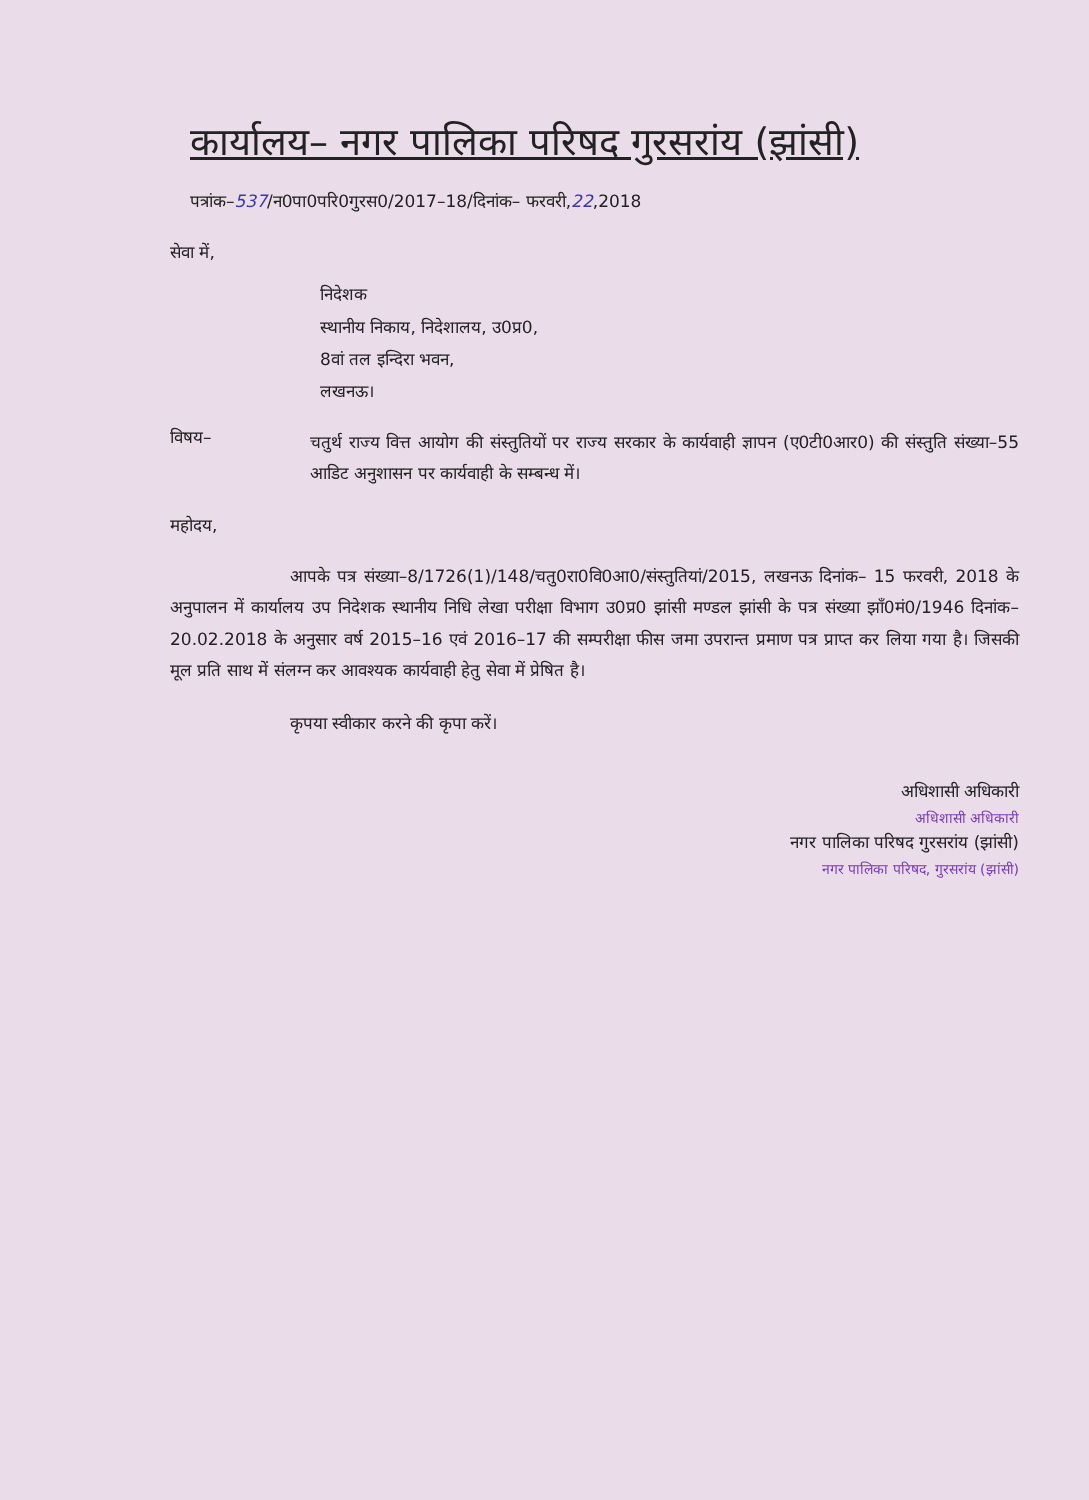कार्यालय– नगर पालिका परिषद गुरसरांय (झांसी)
पत्रांक–537/न0पा0परि0गुरस0/2017–18/दिनांक– फरवरी,22,2018
सेवा में,
निदेशक
स्थानीय निकाय, निदेशालय, उ0प्र0,
8वां तल इन्दिरा भवन,
लखनऊ।
विषय–
चतुर्थ राज्य वित्त आयोग की संस्तुतियों पर राज्य सरकार के कार्यवाही ज्ञापन (ए0टी0आर0) की संस्तुति संख्या–55 आडिट अनुशासन पर कार्यवाही के सम्बन्ध में।
महोदय,
आपके पत्र संख्या–8/1726(1)/148/चतु0रा0वि0आ0/संस्तुतियां/2015, लखनऊ दिनांक– 15 फरवरी, 2018 के अनुपालन में कार्यालय उप निदेशक स्थानीय निधि लेखा परीक्षा विभाग उ0प्र0 झांसी मण्डल झांसी के पत्र संख्या झाँ0मं0/1946 दिनांक– 20.02.2018 के अनुसार वर्ष 2015–16 एवं 2016–17 की सम्परीक्षा फीस जमा उपरान्त प्रमाण पत्र प्राप्त कर लिया गया है। जिसकी मूल प्रति साथ में संलग्न कर आवश्यक कार्यवाही हेतु सेवा में प्रेषित है।
कृपया स्वीकार करने की कृपा करें।
अधिशासी अधिकारी
अधिशासी अधिकारी
नगर पालिका परिषद गुरसरांय (झांसी)
नगर पालिका परिषद, गुरसरांय (झांसी)